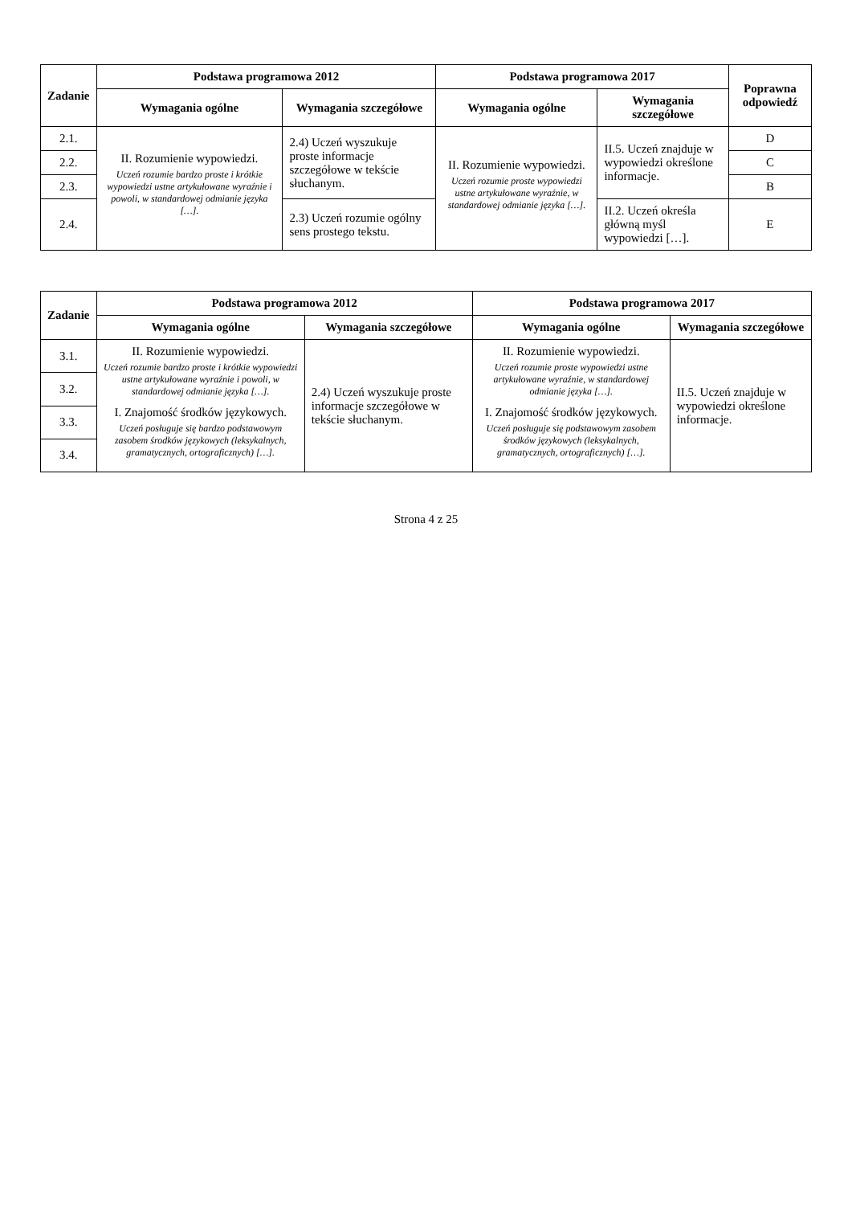| Zadanie | Podstawa programowa 2012 | | Podstawa programowa 2017 | | Poprawna odpowiedź |
| --- | --- | --- | --- | --- | --- |
| | Wymagania ogólne | Wymagania szczegółowe | Wymagania ogólne | Wymagania szczegółowe | |
| 2.1. | II. Rozumienie wypowiedzi. Uczeń rozumie bardzo proste i krótkie wypowiedzi ustne artykułowane wyraźnie i powoli, w standardowej odmianie języka […]. | 2.4) Uczeń wyszukuje proste informacje szczegółowe w tekście słuchanym. | II. Rozumienie wypowiedzi. Uczeń rozumie proste wypowiedzi ustne artykułowane wyraźnie, w standardowej odmianie języka […]. | II.5. Uczeń znajduje w wypowiedzi określone informacje. | D |
| 2.2. | | | | | C |
| 2.3. | | | | | B |
| 2.4. | | 2.3) Uczeń rozumie ogólny sens prostego tekstu. | | II.2. Uczeń określa główną myśl wypowiedzi […]. | E |
| Zadanie | Podstawa programowa 2012 | | Podstawa programowa 2017 | |
| --- | --- | --- | --- | --- |
| | Wymagania ogólne | Wymagania szczegółowe | Wymagania ogólne | Wymagania szczegółowe |
| 3.1. | II. Rozumienie wypowiedzi. Uczeń rozumie bardzo proste i krótkie wypowiedzi ustne artykułowane wyraźnie i powoli, w standardowej odmianie języka […]. I. Znajomość środków językowych. Uczeń posługuje się bardzo podstawowym zasobem środków językowych (leksykalnych, gramatycznych, ortograficznych) […]. | 2.4) Uczeń wyszukuje proste informacje szczegółowe w tekście słuchanym. | II. Rozumienie wypowiedzi. Uczeń rozumie proste wypowiedzi ustne artykułowane wyraźnie, w standardowej odmianie języka […]. I. Znajomość środków językowych. Uczeń posługuje się podstawowym zasobem środków językowych (leksykalnych, gramatycznych, ortograficznych) […]. | II.5. Uczeń znajduje w wypowiedzi określone informacje. |
| 3.2. | | | | |
| 3.3. | | | | |
| 3.4. | | | | |
Strona 4 z 25